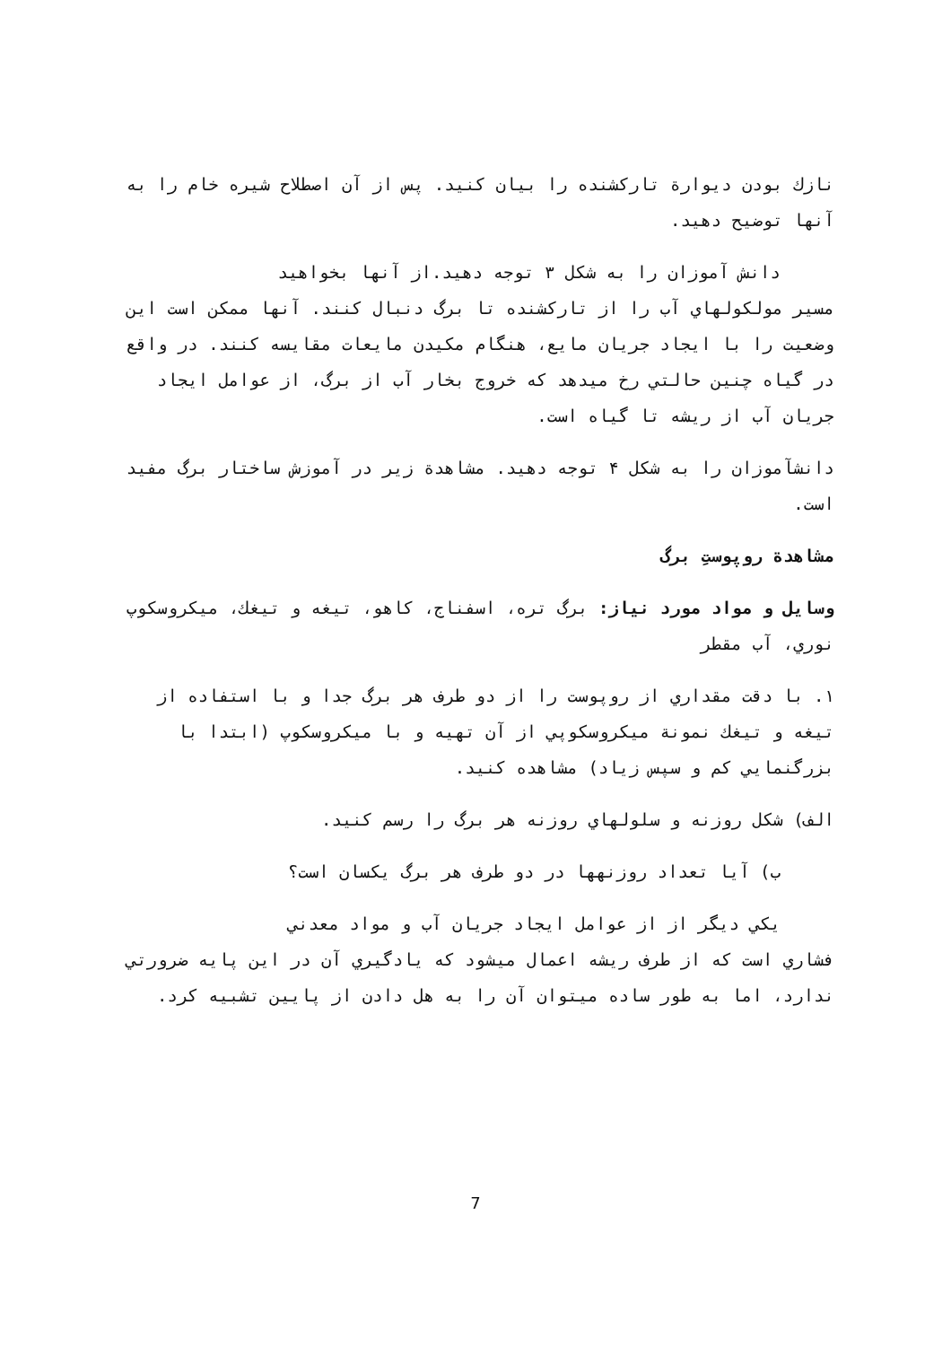نازك بودن ديوارة تاركشنده را بيان كنيد. پس از آن اصطلاح شيره خام را به آنها توضيح دهيد.
دانش آموزان را به شكل ٣ توجه دهيد.از آنها بخواهيد
مسير مولكولهاي آب را از تاركشنده تا برگ دنبال كنند. آنها ممكن است اين وضعيت را با ايجاد جريان مايع، هنگام مكيدن مايعات مقايسه كنند. در واقع در گياه چنين حالتي رخ ميدهد كه خروج بخار آب از برگ، از عوامل ايجاد جريان آب از ريشه تا گياه است.
دانشآموزان را به شكل ۴ توجه دهيد. مشاهدة زير در آموزش ساختار برگ مفيد است.
مشاهدة روپوستِ برگ
وسايل و مواد مورد نياز: برگ تره، اسفناج، كاهو، تيغه و تيغك، ميكروسكوپ نوري، آب مقطر
١. با دقت مقداري از روپوست را از دو طرف هر برگ جدا و با استفاده از تيغه و تيغك نمونة ميكروسكوپي از آن تهيه و با ميكروسكوپ (ابتدا با بزرگنمايي كم و سپس زياد) مشاهده كنيد.
الف) شكل روزنه و سلولهاي روزنه هر برگ را رسم كنيد.
ب) آيا تعداد روزنهها در دو طرف هر برگ يكسان است؟
يكي ديگر از از عوامل ايجاد جريان آب و مواد معدني
فشاري است كه از طرف ريشه اعمال ميشود كه يادگيري آن در اين پايه ضرورتي ندارد، اما به طور ساده ميتوان آن را به هل دادن از پايين تشبيه كرد.
7